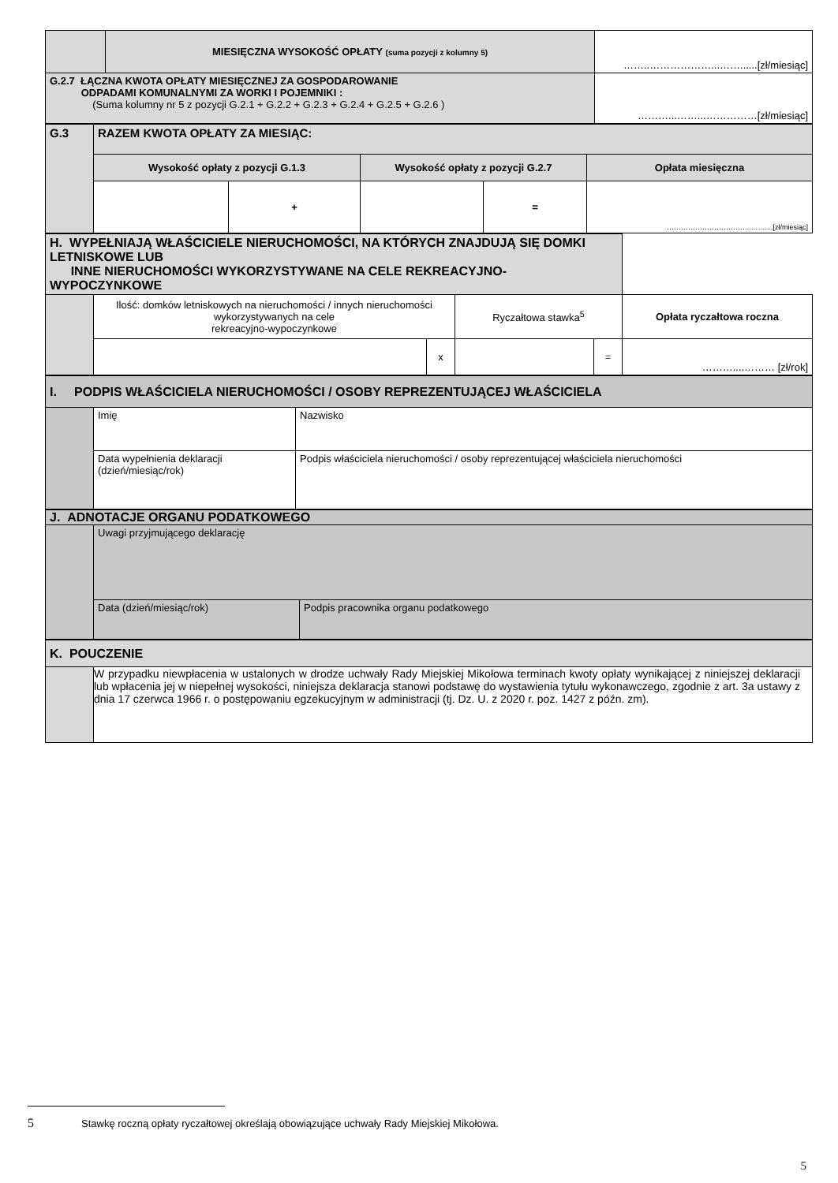| | MIESIĘCZNA WYSOKOŚĆ OPŁATY (suma pozycji z kolumny 5) | ……..………………...……......[zł/miesiąc] |
| G.2.7 ŁĄCZNA KWOTA OPŁATY MIESIĘCZNEJ ZA GOSPODAROWANIE ODPADAMI KOMUNALNYMI ZA WORKI I POJEMNIKI : (Suma kolumny nr 5 z pozycji G.2.1 + G.2.2 + G.2.3 + G.2.4 + G.2.5 + G.2.6 ) | | ………...……...……………[zł/miesiąc] |
| G.3 | RAZEM KWOTA OPŁATY ZA MIESIĄC: | | | | |
| | Wysokość opłaty z pozycji G.1.3 | | Wysokość opłaty z pozycji G.2.7 | | Opłata miesięczna |
| | | + | | = | ……………………………...……....[zł/miesiąc] |
| H. WYPEŁNIAJĄ WŁAŚCICIELE NIERUCHOMOŚCI, NA KTÓRYCH ZNAJDUJĄ SIĘ DOMKI LETNISKOWE LUB INNE NIERUCHOMOŚCI WYKORZYSTYWANE NA CELE REKREACYJNO-WYPOCZYNKOWE | | | | | |
| | Ilość: domków letniskowych na nieruchomości / innych nieruchomości wykorzystywanych na cele rekreacyjno-wypoczynkowe | | Ryczałtowa stawka<sup>5</sup> | | Opłata ryczałtowa roczna |
| | | x | | = | ………....……… [zł/rok] |
| I. PODPIS WŁAŚCICIELA NIERUCHOMOŚCI / OSOBY REPREZENTUJĄCEJ WŁAŚCICIELA | | |
| | Imię | Nazwisko |
| | Data wypełnienia deklaracji (dzień/miesiąc/rok) | Podpis właściciela nieruchomości / osoby reprezentującej właściciela nieruchomości |
| J. ADNOTACJE ORGANU PODATKOWEGO | | |
| | Uwagi przyjmującego deklarację | |
| | Data (dzień/miesiąc/rok) | Podpis pracownika organu podatkowego |
| K. POUCZENIE | |
| | W przypadku niewpłacenia w ustalonych w drodze uchwały Rady Miejskiej Mikołowa terminach kwoty opłaty wynikającej z niniejszej deklaracji lub wpłacenia jej w niepełnej wysokości, niniejsza deklaracja stanowi podstawę do wystawienia tytułu wykonawczego, zgodnie z art. 3a ustawy z dnia 17 czerwca 1966 r. o postępowaniu egzekucyjnym w administracji (tj. Dz. U. z 2020 r. poz. 1427 z późn. zm). |
5 Stawkę roczną opłaty ryczałtowej określają obowiązujące uchwały Rady Miejskiej Mikołowa.
5